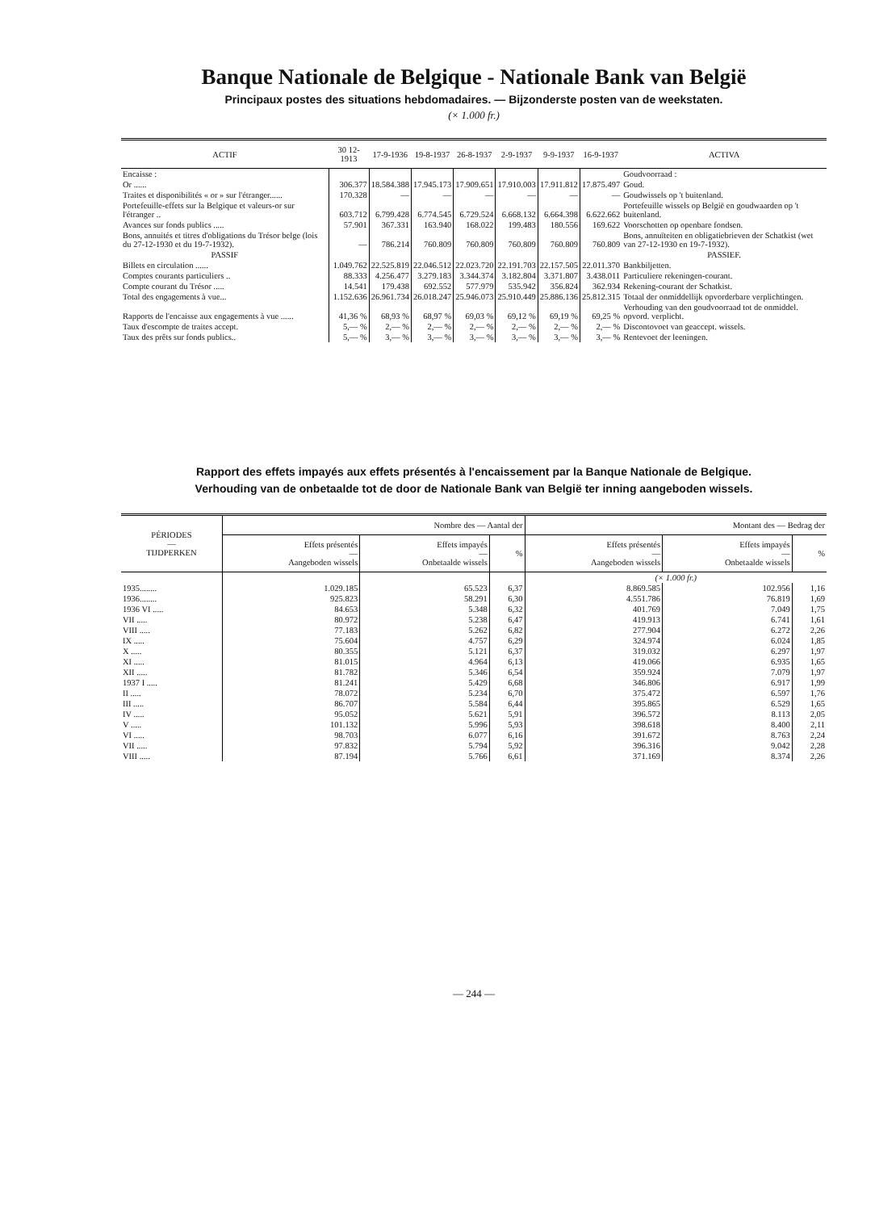Banque Nationale de Belgique - Nationale Bank van België
Principaux postes des situations hebdomadaires. — Bijzonderste posten van de weekstaten.
(× 1.000 fr.)
| ACTIF | 30 12-1913 | 17-9-1936 | 19-8-1937 | 26-8-1937 | 2-9-1937 | 9-9-1937 | 16-9-1937 | ACTIVA |
| --- | --- | --- | --- | --- | --- | --- | --- | --- |
| Encaisse : | | | | | | | | Goudvoorraad : |
| Or ...... | 306.377 | 18.584.388 | 17.945.173 | 17.909.651 | 17.910.003 | 17.911.812 | 17.875.497 | Goud. |
| Traites et disponibilités « or » sur l'étranger...... | 170.328 | — | — | — | — | — | — | Goudwissels op 't buitenland. |
| Portefeuille-effets sur la Belgique et valeurs-or sur l'étranger .. | 603.712 | 6.799.428 | 6.774.545 | 6.729.524 | 6.668.132 | 6.664.398 | 6.622.662 | Portefeuille wissels op België en goudwaarden op 't buitenland. |
| Avances sur fonds publics ..... | 57.901 | 367.331 | 163.940 | 168.022 | 199.483 | 180.556 | 169.622 | Voorschotten op openbare fondsen. |
| Bons, annuités et titres d'obligations du Trésor belge (lois du 27-12-1930 et du 19-7-1932). | — | 786.214 | 760.809 | 760.809 | 760.809 | 760.809 | 760.809 | Bons, annuïteiten en obligatiebrieven der Schatkist (wet van 27-12-1930 en 19-7-1932). |
| PASSIF | | | | | | | | PASSIEF. |
| Billets en circulation ...... | 1.049.762 | 22.525.819 | 22.046.512 | 22.023.720 | 22.191.703 | 22.157.505 | 22.011.370 | Bankbiljetten. |
| Comptes courants particuliers .. | 88.333 | 4.256.477 | 3.279.183 | 3.344.374 | 3.182.804 | 3.371.807 | 3.438.011 | Particuliere rekeningen-courant. |
| Compte courant du Trésor ..... | 14.541 | 179.438 | 692.552 | 577.979 | 535.942 | 356.824 | 362.934 | Rekening-courant der Schatkist. |
| Total des engagements à vue... | 1.152.636 | 26.961.734 | 26.018.247 | 25.946.073 | 25.910.449 | 25.886.136 | 25.812.315 | Totaal der onmiddellijk opvorderbare verplichtingen. |
| Rapports de l'encaisse aux engagements à vue ...... | 41,36 % | 68,93 % | 68,97 % | 69,03 % | 69,12 % | 69,19 % | 69,25 % | Verhouding van den goudvoorraad tot de onmiddel. opvord. verplicht. |
| Taux d'escompte de traites accept. | 5,— % | 2,— % | 2,— % | 2,— % | 2,— % | 2,— % | 2,— % | Discontovoet van geaccept. wissels. |
| Taux des prêts sur fonds publics.. | 5,— % | 3,— % | 3,— % | 3,— % | 3,— % | 3,— % | 3,— % | Rentevoet der leeningen. |
Rapport des effets impayés aux effets présentés à l'encaissement par la Banque Nationale de Belgique.
Verhouding van de onbetaalde tot de door de Nationale Bank van België ter inning aangeboden wissels.
| PÉRIODES — TIJDPERKEN | Nombre des — Aantal der | | | Montant des — Bedrag der | | |
| --- | --- | --- | --- | --- | --- | --- |
| | Effets présentés — Aangeboden wissels | Effets impayés — Onbetaalde wissels | % | Effets présentés — Aangeboden wissels | Effets impayés — Onbetaalde wissels | % |
| | | | | (× 1.000 fr.) | | |
| 1935........ | 1.029.185 | 65.523 | 6,37 | 8.869.585 | 102.956 | 1,16 |
| 1936........ | 925.823 | 58.291 | 6,30 | 4.551.786 | 76.819 | 1,69 |
| 1936 VI ..... | 84.653 | 5.348 | 6,32 | 401.769 | 7.049 | 1,75 |
| VII ..... | 80.972 | 5.238 | 6,47 | 419.913 | 6.741 | 1,61 |
| VIII ..... | 77.183 | 5.262 | 6,82 | 277.904 | 6.272 | 2,26 |
| IX ..... | 75.604 | 4.757 | 6,29 | 324.974 | 6.024 | 1,85 |
| X ..... | 80.355 | 5.121 | 6,37 | 319.032 | 6.297 | 1,97 |
| XI ..... | 81.015 | 4.964 | 6,13 | 419.066 | 6.935 | 1,65 |
| XII ..... | 81.782 | 5.346 | 6,54 | 359.924 | 7.079 | 1,97 |
| 1937 I ..... | 81.241 | 5.429 | 6,68 | 346.806 | 6.917 | 1,99 |
| II ..... | 78.072 | 5.234 | 6,70 | 375.472 | 6.597 | 1,76 |
| III ..... | 86.707 | 5.584 | 6,44 | 395.865 | 6.529 | 1,65 |
| IV ..... | 95.052 | 5.621 | 5,91 | 396.572 | 8.113 | 2,05 |
| V ..... | 101.132 | 5.996 | 5,93 | 398.618 | 8.400 | 2,11 |
| VI ..... | 98.703 | 6.077 | 6,16 | 391.672 | 8.763 | 2,24 |
| VII ..... | 97.832 | 5.794 | 5,92 | 396.316 | 9.042 | 2,28 |
| VIII ..... | 87.194 | 5.766 | 6,61 | 371.169 | 8.374 | 2,26 |
— 244 —